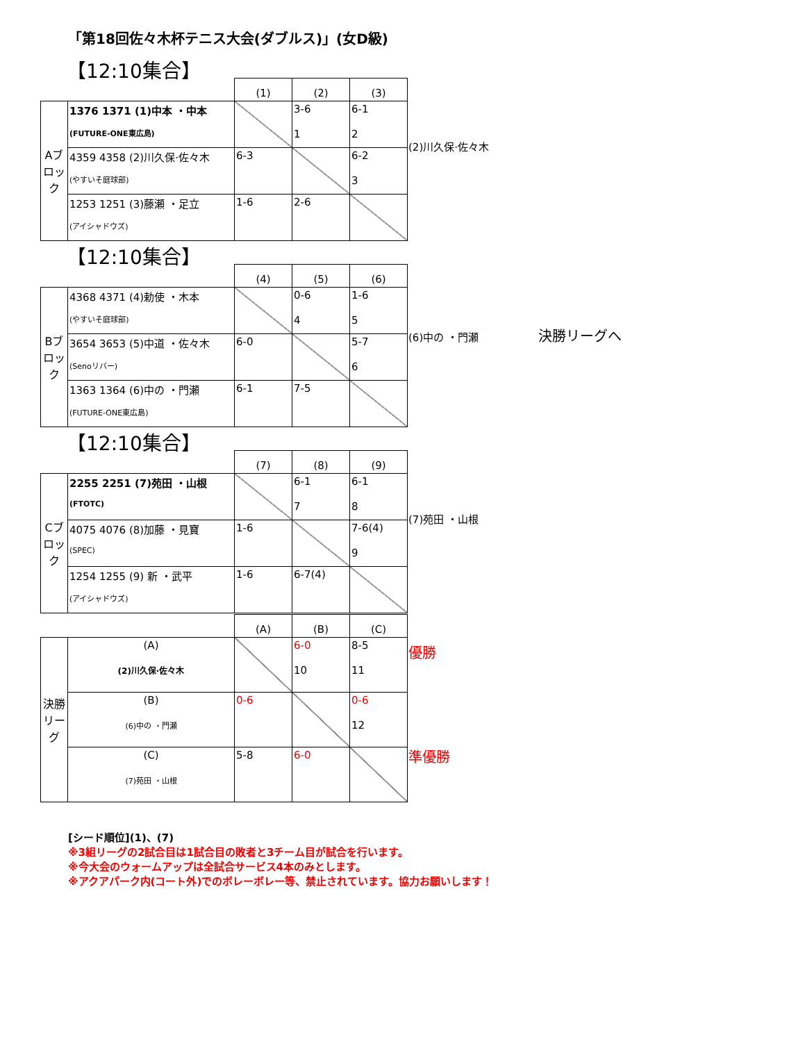「第18回佐々木杯テニス大会(ダブルス)」(女D級)
【12:10集合】
| | | (1) | (2) | (3) |
| --- | --- | --- | --- | --- |
| Aブロック | 1376 1371 (1)中本 ・中本 (FUTURE-ONE東広島) | | 3-6 1 | 6-1 2 |
| | 4359 4358 (2)川久保·佐々木 (やすいそ庭球部) | 6-3 | | 6-2 3 |
| | 1253 1251 (3)藤瀬 ・足立 (アイシャドウズ) | 1-6 | 2-6 | |
(2)川久保·佐々木
【12:10集合】
| | | (4) | (5) | (6) |
| --- | --- | --- | --- | --- |
| Bブロック | 4368 4371 (4)勅使 ・木本 (やすいそ庭球部) | | 0-6 4 | 1-6 5 |
| | 3654 3653 (5)中道 ・佐々木 (Senoリバー) | 6-0 | | 5-7 6 |
| | 1363 1364 (6)中の ・門瀬 (FUTURE-ONE東広島) | 6-1 | 7-5 | |
(6)中の ・門瀬 決勝リーグへ
【12:10集合】
| | | (7) | (8) | (9) |
| --- | --- | --- | --- | --- |
| Cブロック | 2255 2251 (7)苑田 ・山根 (FTOTC) | | 6-1 7 | 6-1 8 |
| | 4075 4076 (8)加藤 ・見寶 (SPEC) | 1-6 | | 7-6(4) 9 |
| | 1254 1255 (9) 新 ・武平 (アイシャドウズ) | 1-6 | 6-7(4) | |
(7)苑田 ・山根
| | | (A) | (B) | (C) |
| --- | --- | --- | --- | --- |
| 決勝リーグ | (A) (2)川久保·佐々木 | | 6-0 10 | 8-5 11 |
| | (B) (6)中の ・門瀬 | 0-6 | | 0-6 12 |
| | (C) (7)苑田 ・山根 | 5-8 | 6-0 | |
優勝
準優勝
[シード順位](1)、(7)
※3組リーグの2試合目は1試合目の敗者と3チーム目が試合を行います。
※今大会のウォームアップは全試合サービス4本のみとします。
※アクアパーク内(コート外)でのボレーボレー等、禁止されています。協力お願いします！